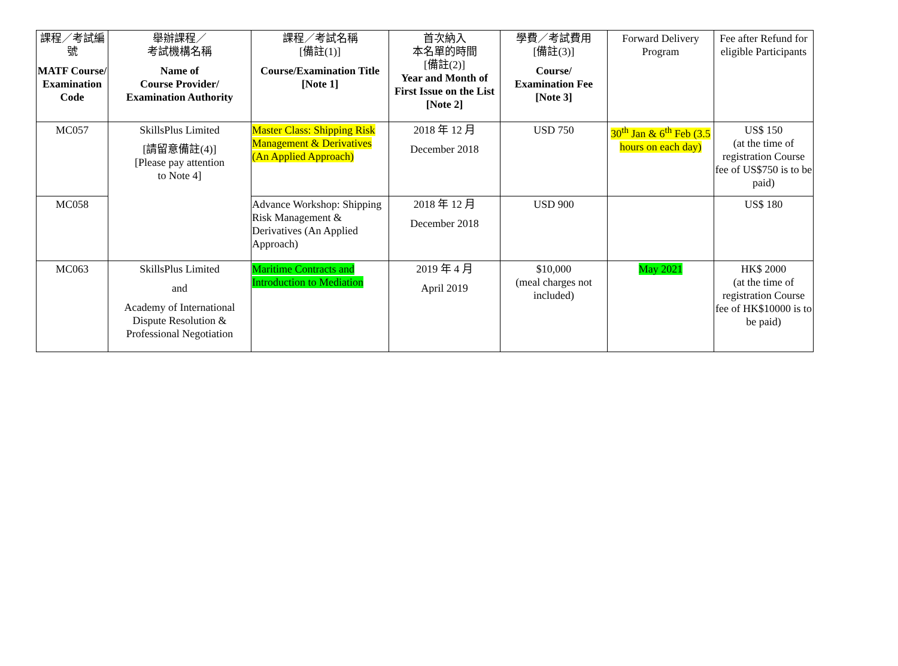| 課程／考試編號 MATF Course/ Examination Code | 舉辦課程／ 考試機構名稱 Name of Course Provider/ Examination Authority | 課程／考試名稱 [備註(1)] Course/Examination Title [Note 1] | 首次納入 本名單的時間 [備註(2)] Year and Month of First Issue on the List [Note 2] | 學費／考試費用 [備註(3)] Course/ Examination Fee [Note 3] | Forward Delivery Program | Fee after Refund for eligible Participants |
| --- | --- | --- | --- | --- | --- | --- |
| MC057 | SkillsPlus Limited [請留意備註(4)] [Please pay attention to Note 4] | Master Class: Shipping Risk Management & Derivatives (An Applied Approach) | 2018 年 12 月 December 2018 | USD 750 | 30<sup>th</sup> Jan & 6<sup>th</sup> Feb (3.5 hours on each day) | US$ 150 (at the time of registration Course fee of US$750 is to be paid) |
| MC058 | | Advance Workshop: Shipping Risk Management & Derivatives (An Applied Approach) | 2018 年 12 月 December 2018 | USD 900 | | US$ 180 |
| MC063 | SkillsPlus Limited and Academy of International Dispute Resolution & Professional Negotiation | Maritime Contracts and Introduction to Mediation | 2019 年 4 月 April 2019 | $10,000 (meal charges not included) | May 2021 | HK$ 2000 (at the time of registration Course fee of HK$10000 is to be paid) |